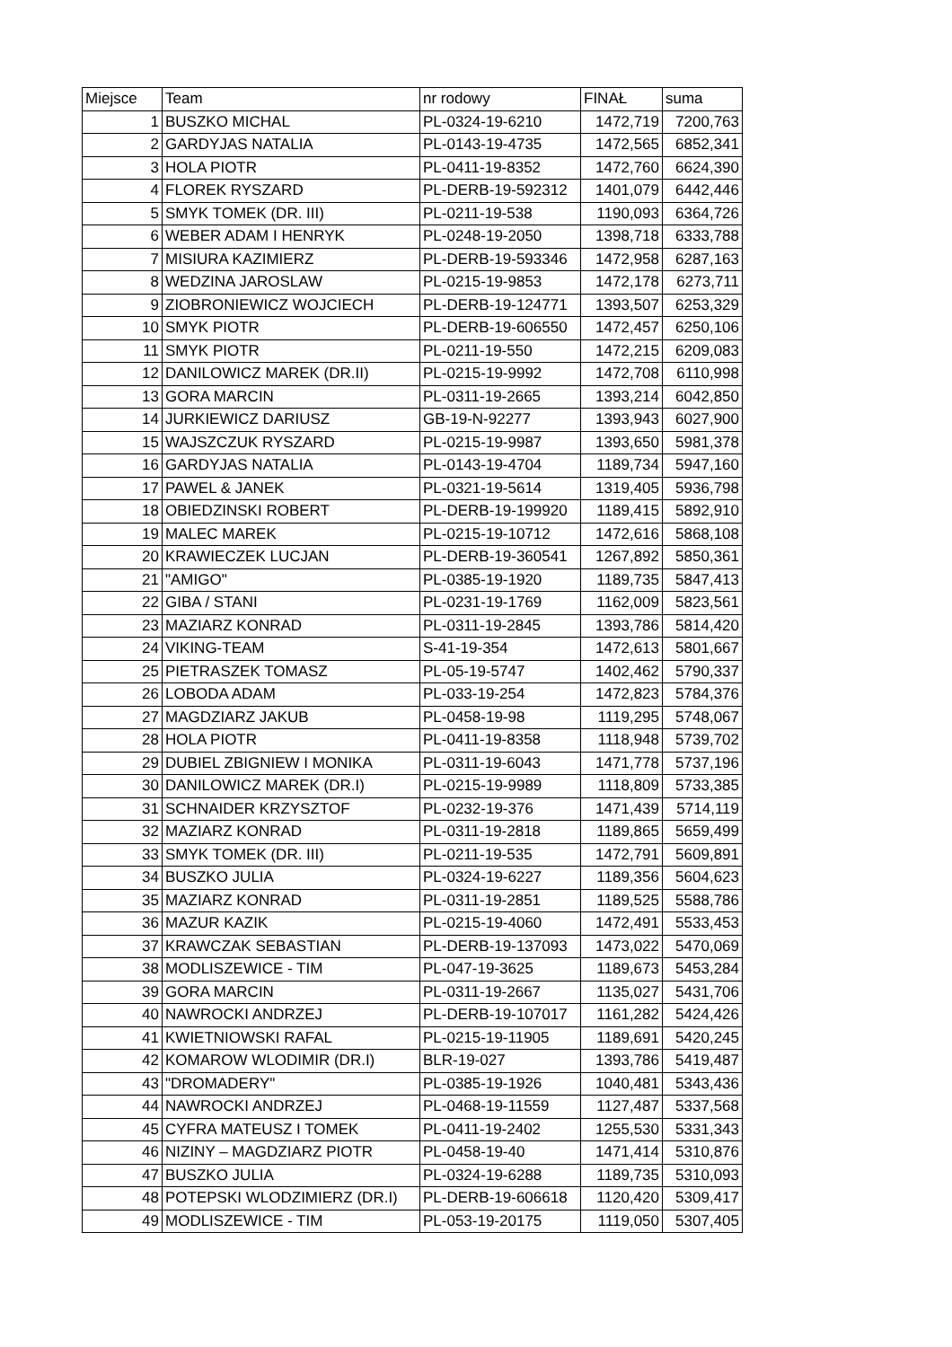| Miejsce | Team | nr rodowy | FINAŁ | suma |
| --- | --- | --- | --- | --- |
| 1 | BUSZKO MICHAL | PL-0324-19-6210 | 1472,719 | 7200,763 |
| 2 | GARDYJAS NATALIA | PL-0143-19-4735 | 1472,565 | 6852,341 |
| 3 | HOLA PIOTR | PL-0411-19-8352 | 1472,760 | 6624,390 |
| 4 | FLOREK RYSZARD | PL-DERB-19-592312 | 1401,079 | 6442,446 |
| 5 | SMYK TOMEK (DR. III) | PL-0211-19-538 | 1190,093 | 6364,726 |
| 6 | WEBER ADAM I HENRYK | PL-0248-19-2050 | 1398,718 | 6333,788 |
| 7 | MISIURA KAZIMIERZ | PL-DERB-19-593346 | 1472,958 | 6287,163 |
| 8 | WEDZINA JAROSLAW | PL-0215-19-9853 | 1472,178 | 6273,711 |
| 9 | ZIOBRONIEWICZ WOJCIECH | PL-DERB-19-124771 | 1393,507 | 6253,329 |
| 10 | SMYK PIOTR | PL-DERB-19-606550 | 1472,457 | 6250,106 |
| 11 | SMYK PIOTR | PL-0211-19-550 | 1472,215 | 6209,083 |
| 12 | DANILOWICZ MAREK (DR.II) | PL-0215-19-9992 | 1472,708 | 6110,998 |
| 13 | GORA MARCIN | PL-0311-19-2665 | 1393,214 | 6042,850 |
| 14 | JURKIEWICZ DARIUSZ | GB-19-N-92277 | 1393,943 | 6027,900 |
| 15 | WAJSZCZUK RYSZARD | PL-0215-19-9987 | 1393,650 | 5981,378 |
| 16 | GARDYJAS NATALIA | PL-0143-19-4704 | 1189,734 | 5947,160 |
| 17 | PAWEL & JANEK | PL-0321-19-5614 | 1319,405 | 5936,798 |
| 18 | OBIEDZINSKI ROBERT | PL-DERB-19-199920 | 1189,415 | 5892,910 |
| 19 | MALEC MAREK | PL-0215-19-10712 | 1472,616 | 5868,108 |
| 20 | KRAWIECZEK LUCJAN | PL-DERB-19-360541 | 1267,892 | 5850,361 |
| 21 | "AMIGO" | PL-0385-19-1920 | 1189,735 | 5847,413 |
| 22 | GIBA / STANI | PL-0231-19-1769 | 1162,009 | 5823,561 |
| 23 | MAZIARZ KONRAD | PL-0311-19-2845 | 1393,786 | 5814,420 |
| 24 | VIKING-TEAM | S-41-19-354 | 1472,613 | 5801,667 |
| 25 | PIETRASZEK TOMASZ | PL-05-19-5747 | 1402,462 | 5790,337 |
| 26 | LOBODA ADAM | PL-033-19-254 | 1472,823 | 5784,376 |
| 27 | MAGDZIARZ JAKUB | PL-0458-19-98 | 1119,295 | 5748,067 |
| 28 | HOLA PIOTR | PL-0411-19-8358 | 1118,948 | 5739,702 |
| 29 | DUBIEL ZBIGNIEW I MONIKA | PL-0311-19-6043 | 1471,778 | 5737,196 |
| 30 | DANILOWICZ MAREK (DR.I) | PL-0215-19-9989 | 1118,809 | 5733,385 |
| 31 | SCHNAIDER KRZYSZTOF | PL-0232-19-376 | 1471,439 | 5714,119 |
| 32 | MAZIARZ KONRAD | PL-0311-19-2818 | 1189,865 | 5659,499 |
| 33 | SMYK TOMEK (DR. III) | PL-0211-19-535 | 1472,791 | 5609,891 |
| 34 | BUSZKO JULIA | PL-0324-19-6227 | 1189,356 | 5604,623 |
| 35 | MAZIARZ KONRAD | PL-0311-19-2851 | 1189,525 | 5588,786 |
| 36 | MAZUR KAZIK | PL-0215-19-4060 | 1472,491 | 5533,453 |
| 37 | KRAWCZAK SEBASTIAN | PL-DERB-19-137093 | 1473,022 | 5470,069 |
| 38 | MODLISZEWICE - TIM | PL-047-19-3625 | 1189,673 | 5453,284 |
| 39 | GORA MARCIN | PL-0311-19-2667 | 1135,027 | 5431,706 |
| 40 | NAWROCKI ANDRZEJ | PL-DERB-19-107017 | 1161,282 | 5424,426 |
| 41 | KWIETNIOWSKI RAFAL | PL-0215-19-11905 | 1189,691 | 5420,245 |
| 42 | KOMAROW WLODIMIR (DR.I) | BLR-19-027 | 1393,786 | 5419,487 |
| 43 | "DROMADERY" | PL-0385-19-1926 | 1040,481 | 5343,436 |
| 44 | NAWROCKI ANDRZEJ | PL-0468-19-11559 | 1127,487 | 5337,568 |
| 45 | CYFRA MATEUSZ I TOMEK | PL-0411-19-2402 | 1255,530 | 5331,343 |
| 46 | NIZINY – MAGDZIARZ PIOTR | PL-0458-19-40 | 1471,414 | 5310,876 |
| 47 | BUSZKO JULIA | PL-0324-19-6288 | 1189,735 | 5310,093 |
| 48 | POTEPSKI WLODZIMIERZ (DR.I) | PL-DERB-19-606618 | 1120,420 | 5309,417 |
| 49 | MODLISZEWICE - TIM | PL-053-19-20175 | 1119,050 | 5307,405 |